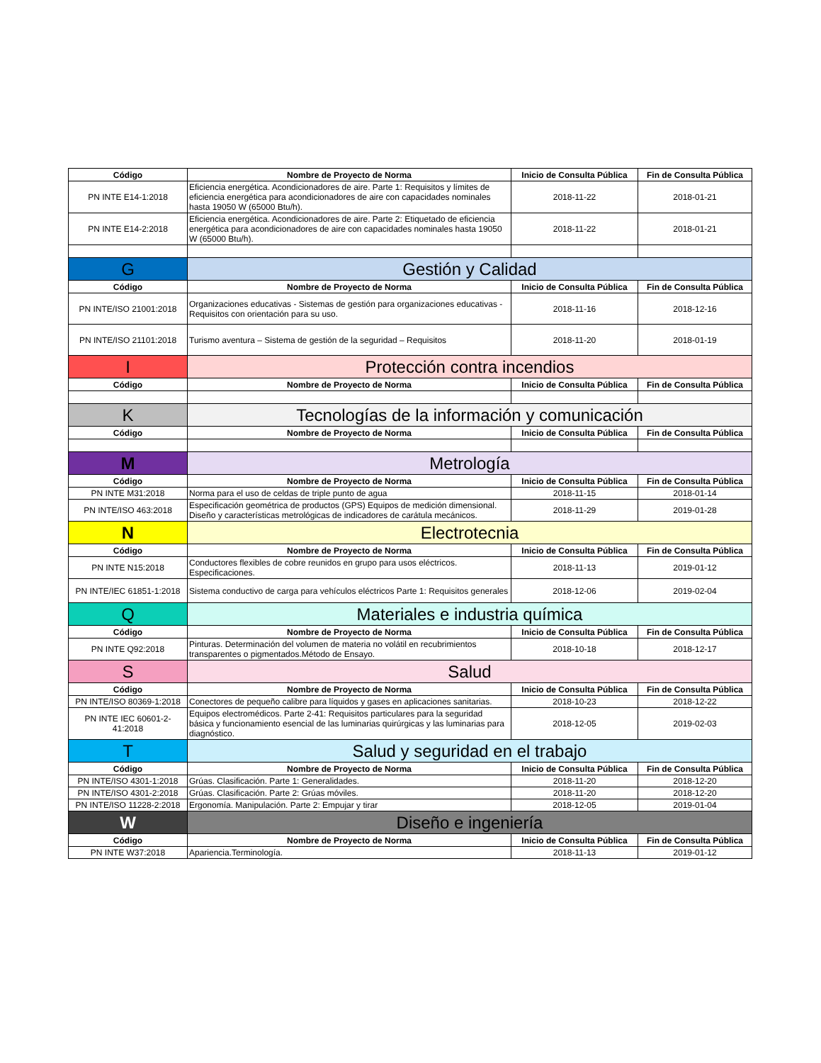| Código | Nombre de Proyecto de Norma | Inicio de Consulta Pública | Fin de Consulta Pública |
| --- | --- | --- | --- |
| PN INTE E14-1:2018 | Eficiencia energética. Acondicionadores de aire. Parte 1: Requisitos y límites de eficiencia energética para acondicionadores de aire con capacidades nominales hasta 19050 W (65000 Btu/h). | 2018-11-22 | 2018-01-21 |
| PN INTE E14-2:2018 | Eficiencia energética. Acondicionadores de aire. Parte 2: Etiquetado de eficiencia energética para acondicionadores de aire con capacidades nominales hasta 19050 W (65000 Btu/h). | 2018-11-22 | 2018-01-21 |
| G | Gestión y Calidad | | |
| Código | Nombre de Proyecto de Norma | Inicio de Consulta Pública | Fin de Consulta Pública |
| PN INTE/ISO 21001:2018 | Organizaciones educativas - Sistemas de gestión para organizaciones educativas - Requisitos con orientación para su uso. | 2018-11-16 | 2018-12-16 |
| PN INTE/ISO 21101:2018 | Turismo aventura – Sistema de gestión de la seguridad – Requisitos | 2018-11-20 | 2018-01-19 |
| I | Protección contra incendios | | |
| Código | Nombre de Proyecto de Norma | Inicio de Consulta Pública | Fin de Consulta Pública |
| K | Tecnologías de la información y comunicación | | |
| Código | Nombre de Proyecto de Norma | Inicio de Consulta Pública | Fin de Consulta Pública |
| M | Metrología | | |
| Código | Nombre de Proyecto de Norma | Inicio de Consulta Pública | Fin de Consulta Pública |
| PN INTE M31:2018 | Norma para el uso de celdas de triple punto de agua | 2018-11-15 | 2018-01-14 |
| PN INTE/ISO 463:2018 | Especificación geométrica de productos (GPS) Equipos de medición dimensional. Diseño y características metrológicas de indicadores de carátula mecánicos. | 2018-11-29 | 2019-01-28 |
| N | Electrotecnia | | |
| Código | Nombre de Proyecto de Norma | Inicio de Consulta Pública | Fin de Consulta Pública |
| PN INTE N15:2018 | Conductores flexibles de cobre reunidos en grupo para usos eléctricos. Especificaciones. | 2018-11-13 | 2019-01-12 |
| PN INTE/IEC 61851-1:2018 | Sistema conductivo de carga para vehículos eléctricos Parte 1: Requisitos generales | 2018-12-06 | 2019-02-04 |
| Q | Materiales e industria química | | |
| Código | Nombre de Proyecto de Norma | Inicio de Consulta Pública | Fin de Consulta Pública |
| PN INTE Q92:2018 | Pinturas. Determinación del volumen de materia no volátil en recubrimientos transparentes o pigmentados.Método de Ensayo. | 2018-10-18 | 2018-12-17 |
| S | Salud | | |
| Código | Nombre de Proyecto de Norma | Inicio de Consulta Pública | Fin de Consulta Pública |
| PN INTE/ISO 80369-1:2018 | Conectores de pequeño calibre para líquidos y gases en aplicaciones sanitarias. | 2018-10-23 | 2018-12-22 |
| PN INTE IEC 60601-2-41:2018 | Equipos electromédicos. Parte 2-41: Requisitos particulares para la seguridad básica y funcionamiento esencial de las luminarias quirúrgicas y las luminarias para diagnóstico. | 2018-12-05 | 2019-02-03 |
| T | Salud y seguridad en el trabajo | | |
| Código | Nombre de Proyecto de Norma | Inicio de Consulta Pública | Fin de Consulta Pública |
| PN INTE/ISO 4301-1:2018 | Grúas. Clasificación. Parte 1: Generalidades. | 2018-11-20 | 2018-12-20 |
| PN INTE/ISO 4301-2:2018 | Grúas. Clasificación. Parte 2: Grúas móviles. | 2018-11-20 | 2018-12-20 |
| PN INTE/ISO 11228-2:2018 | Ergonomía. Manipulación. Parte 2: Empujar y tirar | 2018-12-05 | 2019-01-04 |
| W | Diseño e ingeniería | | |
| Código | Nombre de Proyecto de Norma | Inicio de Consulta Pública | Fin de Consulta Pública |
| PN INTE W37:2018 | Apariencia.Terminología. | 2018-11-13 | 2019-01-12 |